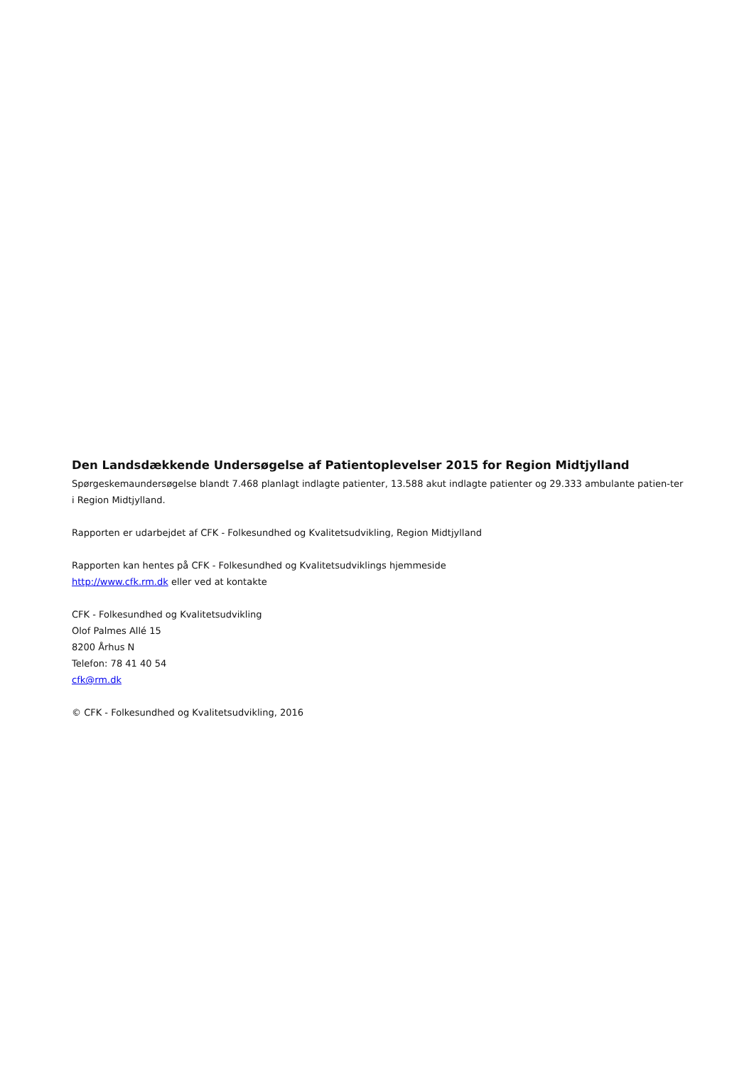Den Landsdækkende Undersøgelse af Patientoplevelser 2015 for Region Midtjylland
Spørgeskemaundersøgelse blandt 7.468 planlagt indlagte patienter, 13.588 akut indlagte patienter og 29.333 ambulante patien-ter i Region Midtjylland.
Rapporten er udarbejdet af CFK - Folkesundhed og Kvalitetsudvikling, Region Midtjylland
Rapporten kan hentes på CFK - Folkesundhed og Kvalitetsudviklings hjemmeside
http://www.cfk.rm.dk eller ved at kontakte
CFK - Folkesundhed og Kvalitetsudvikling
Olof Palmes Allé 15
8200 Århus N
Telefon: 78 41 40 54
cfk@rm.dk
© CFK - Folkesundhed og Kvalitetsudvikling, 2016